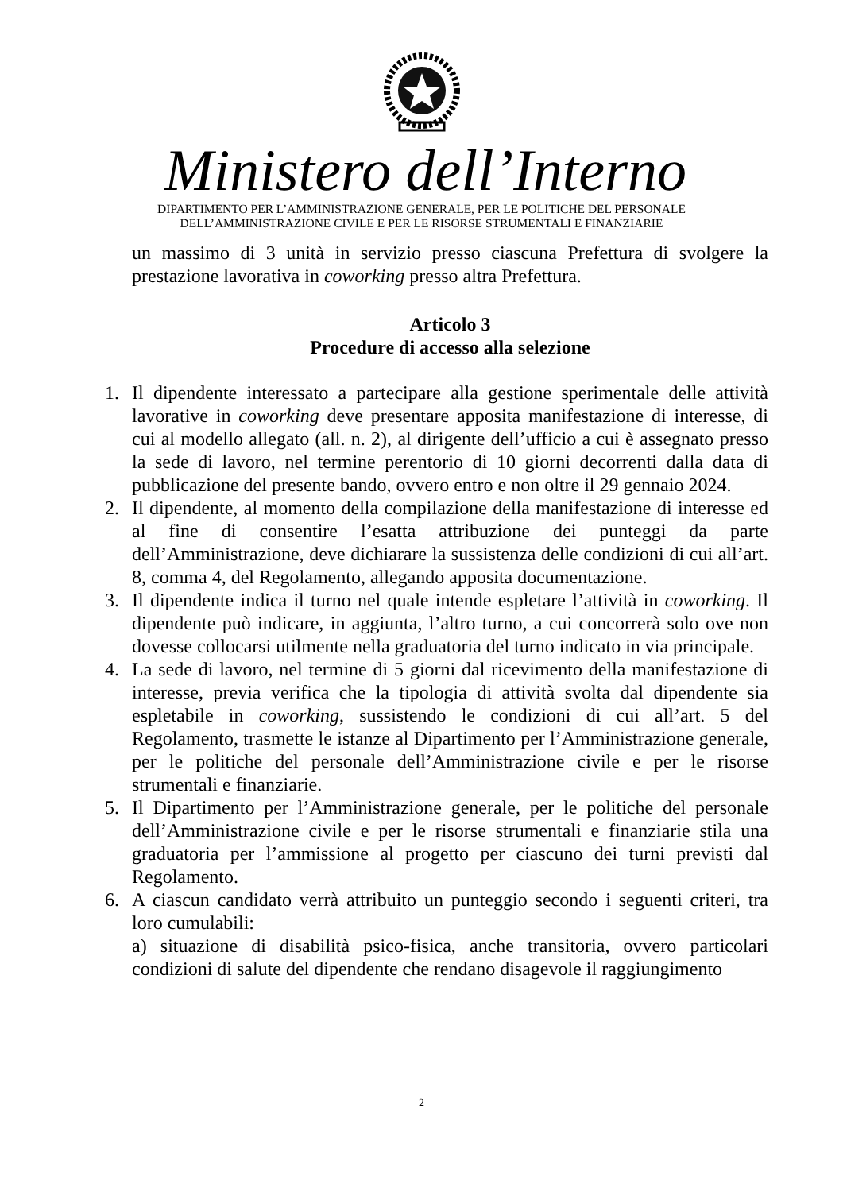Ministero dell’Interno
DIPARTIMENTO PER L’AMMINISTRAZIONE GENERALE, PER LE POLITICHE DEL PERSONALE
DELL’AMMINISTRAZIONE CIVILE E PER LE RISORSE STRUMENTALI E FINANZIARIE
un massimo di 3 unità in servizio presso ciascuna Prefettura di svolgere la prestazione lavorativa in coworking presso altra Prefettura.
Articolo 3
Procedure di accesso alla selezione
1. Il dipendente interessato a partecipare alla gestione sperimentale delle attività lavorative in coworking deve presentare apposita manifestazione di interesse, di cui al modello allegato (all. n. 2), al dirigente dell’ufficio a cui è assegnato presso la sede di lavoro, nel termine perentorio di 10 giorni decorrenti dalla data di pubblicazione del presente bando, ovvero entro e non oltre il 29 gennaio 2024.
2. Il dipendente, al momento della compilazione della manifestazione di interesse ed al fine di consentire l’esatta attribuzione dei punteggi da parte dell’Amministrazione, deve dichiarare la sussistenza delle condizioni di cui all’art. 8, comma 4, del Regolamento, allegando apposita documentazione.
3. Il dipendente indica il turno nel quale intende espletare l’attività in coworking. Il dipendente può indicare, in aggiunta, l’altro turno, a cui concorrerà solo ove non dovesse collocarsi utilmente nella graduatoria del turno indicato in via principale.
4. La sede di lavoro, nel termine di 5 giorni dal ricevimento della manifestazione di interesse, previa verifica che la tipologia di attività svolta dal dipendente sia espletabile in coworking, sussistendo le condizioni di cui all’art. 5 del Regolamento, trasmette le istanze al Dipartimento per l’Amministrazione generale, per le politiche del personale dell’Amministrazione civile e per le risorse strumentali e finanziarie.
5. Il Dipartimento per l’Amministrazione generale, per le politiche del personale dell’Amministrazione civile e per le risorse strumentali e finanziarie stila una graduatoria per l’ammissione al progetto per ciascuno dei turni previsti dal Regolamento.
6. A ciascun candidato verrà attribuito un punteggio secondo i seguenti criteri, tra loro cumulabili:
a) situazione di disabilità psico-fisica, anche transitoria, ovvero particolari condizioni di salute del dipendente che rendano disagevole il raggiungimento
2